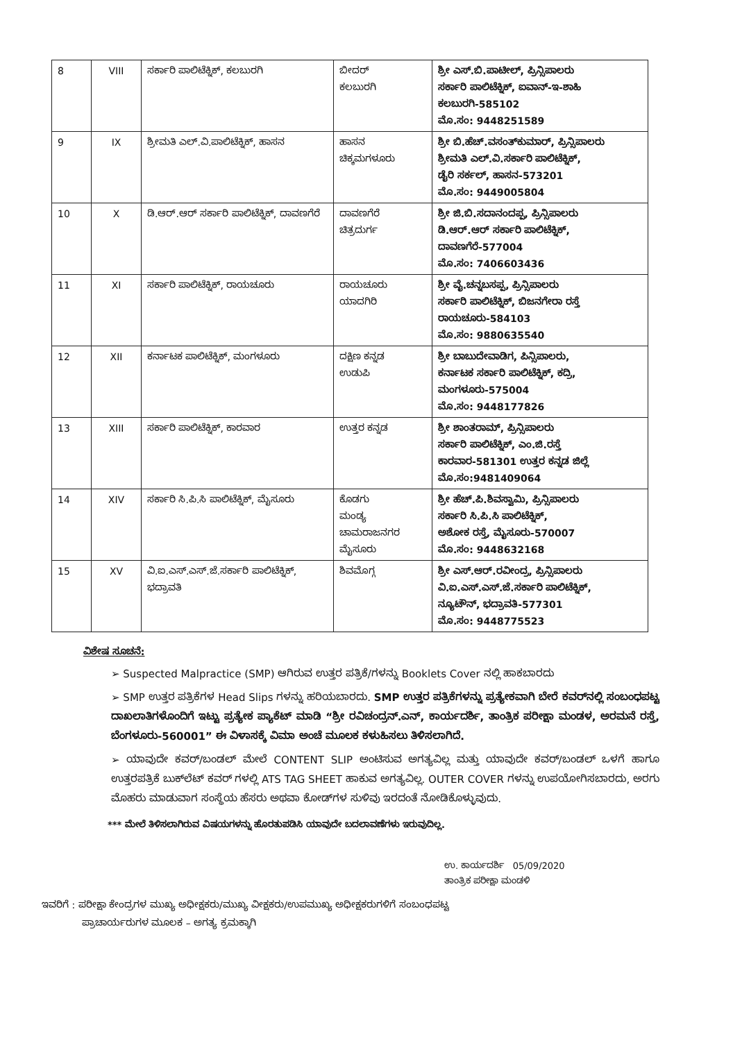| 8 | VIII | ಸರ್ಕಾರಿ ಪಾಲಿಟೆಕ್ನಿಕ್, ಕಲಬುರಗಿ | ಬೀದರ್ ಕಲಬುರಗಿ | ಶ್ರೀ ಎಸ್.ಬಿ.ಪಾಟೀಲ್, ಪ್ರಿನ್ಸಿಪಾಲರು ಸರ್ಕಾರಿ ಪಾಲಿಟೆಕ್ನಿಕ್, ಐವಾನ್-ಇ-ಶಾಹಿ ಕಲಬುರಗಿ-585102 ಮೊ.ಸಂ: 9448251589 |
| 9 | IX | ಶ್ರೀಮತಿ ಎಲ್.ವಿ.ಪಾಲಿಟೆಕ್ನಿಕ್, ಹಾಸನ | ಹಾಸನ ಚಿಕ್ಕಮಗಳೂರು | ಶ್ರೀ ಬಿ.ಹೆಚ್.ವಸಂತ್‌ಕುಮಾರ್, ಪ್ರಿನ್ಸಿಪಾಲರು ಶ್ರೀಮತಿ ಎಲ್.ವಿ.ಸರ್ಕಾರಿ ಪಾಲಿಟೆಕ್ನಿಕ್, ಡೈರಿ ಸರ್ಕಲ್, ಹಾಸನ-573201 ಮೊ.ಸಂ: 9449005804 |
| 10 | X | ಡಿ.ಆರ್.ಆರ್ ಸರ್ಕಾರಿ ಪಾಲಿಟೆಕ್ನಿಕ್, ದಾವಣಗೆರೆ | ದಾವಣಗೆರೆ ಚಿತ್ರದುರ್ಗ | ಶ್ರೀ ಜಿ.ಬಿ.ಸದಾನಂದಪ್ಪ, ಪ್ರಿನ್ಸಿಪಾಲರು ಡಿ.ಆರ್.ಆರ್ ಸರ್ಕಾರಿ ಪಾಲಿಟೆಕ್ನಿಕ್, ದಾವಣಗೆರೆ-577004 ಮೊ.ಸಂ: 7406603436 |
| 11 | XI | ಸರ್ಕಾರಿ ಪಾಲಿಟೆಕ್ನಿಕ್, ರಾಯಚೂರು | ರಾಯಚೂರು ಯಾದಗಿರಿ | ಶ್ರೀ ವೈ.ಚನ್ನಬಸಪ್ಪ, ಪ್ರಿನ್ಸಿಪಾಲರು ಸರ್ಕಾರಿ ಪಾಲಿಟೆಕ್ನಿಕ್, ಬಿಜನಗೇರಾ ರಸ್ತೆ ರಾಯಚೂರು-584103 ಮೊ.ಸಂ: 9880635540 |
| 12 | XII | ಕರ್ನಾಟಕ ಪಾಲಿಟೆಕ್ನಿಕ್, ಮಂಗಳೂರು | ದಕ್ಷಿಣ ಕನ್ನಡ ಉಡುಪಿ | ಶ್ರೀ ಬಾಬುದೇವಾಡಿಗ, ಪಿನ್ಸಿಪಾಲರು, ಕರ್ನಾಟಕ ಸರ್ಕಾರಿ ಪಾಲಿಟೆಕ್ನಿಕ್, ಕದ್ರಿ, ಮಂಗಳೂರು-575004 ಮೊ.ಸಂ: 9448177826 |
| 13 | XIII | ಸರ್ಕಾರಿ ಪಾಲಿಟೆಕ್ನಿಕ್, ಕಾರವಾರ | ಉತ್ತರ ಕನ್ನಡ | ಶ್ರೀ ಶಾಂತರಾಮ್, ಪ್ರಿನ್ಸಿಪಾಲರು ಸರ್ಕಾರಿ ಪಾಲಿಟೆಕ್ನಿಕ್, ಎಂ.ಜಿ.ರಸ್ತೆ ಕಾರವಾರ-581301 ಉತ್ತರ ಕನ್ನಡ ಜಿಲ್ಲೆ ಮೊ.ಸಂ:9481409064 |
| 14 | XIV | ಸರ್ಕಾರಿ ಸಿ.ಪಿ.ಸಿ ಪಾಲಿಟೆಕ್ನಿಕ್, ಮೈಸೂರು | ಕೊಡಗು ಮಂಡ್ಯ ಚಾಮರಾಜನಗರ ಮೈಸೂರು | ಶ್ರೀ ಹೆಚ್.ಪಿ.ಶಿವಸ್ವಾಮಿ, ಪ್ರಿನ್ಸಿಪಾಲರು ಸರ್ಕಾರಿ ಸಿ.ಪಿ.ಸಿ ಪಾಲಿಟೆಕ್ನಿಕ್, ಅಶೋಕ ರಸ್ತೆ, ಮೈಸೂರು-570007 ಮೊ.ಸಂ: 9448632168 |
| 15 | XV | ವಿ.ಐ.ಎಸ್.ಎಸ್.ಜೆ.ಸರ್ಕಾರಿ ಪಾಲಿಟೆಕ್ನಿಕ್, ಭದ್ರಾವತಿ | ಶಿವಮೊಗ್ಗ | ಶ್ರೀ ಎಸ್.ಆರ್.ರವೀಂದ್ರ, ಪ್ರಿನ್ಸಿಪಾಲರು ವಿ.ಐ.ಎಸ್.ಎಸ್.ಜೆ.ಸರ್ಕಾರಿ ಪಾಲಿಟೆಕ್ನಿಕ್, ನ್ಯೂಟೌನ್, ಭದ್ರಾವತಿ-577301 ಮೊ.ಸಂ: 9448775523 |
ವಿಶೇಷ ಸೂಚನೆ:
➢ Suspected Malpractice (SMP) ಆಗಿರುವ ಉತ್ತರ ಪತ್ರಿಕೆ/ಗಳನ್ನು Booklets Cover ನಲ್ಲಿ ಹಾಕಬಾರದು
➢ SMP ಉತ್ತರ ಪತ್ರಿಕೆಗಳ Head Slips ಗಳನ್ನು ಹರಿಯಬಾರದು. SMP ಉತ್ತರ ಪತ್ರಿಕೆಗಳನ್ನು ಪ್ರತ್ಯೇಕವಾಗಿ ಬೇರೆ ಕವರ್‌ನಲ್ಲಿ ಸಂಬಂಧಪಟ್ಟ ದಾಖಲಾತಿಗಳೊಂದಿಗೆ ಇಟ್ಟು ಪ್ರತ್ಯೇಕ ಪ್ಯಾಕೆಟ್ ಮಾಡಿ “ಶ್ರೀ ರವಿಚಂದ್ರನ್.ಎನ್, ಕಾರ್ಯದರ್ಶಿ, ತಾಂತ್ರಿಕ ಪರೀಕ್ಷಾ ಮಂಡಳ, ಅರಮನೆ ರಸ್ತೆ, ಬೆಂಗಳೂರು-560001” ಈ ವಿಳಾಸಕ್ಕೆ ವಿಮಾ ಅಂಚೆ ಮೂಲಕ ಕಳುಹಿಸಲು ತಿಳಿಸಲಾಗಿದೆ.
➢ ಯಾವುದೇ ಕವರ್/ಬಂಡಲ್ ಮೇಲೆ CONTENT SLIP ಅಂಟಿಸುವ ಅಗತ್ಯವಿಲ್ಲ ಮತ್ತು ಯಾವುದೇ ಕವರ್/ಬಂಡಲ್ ಒಳಗೆ ಹಾಗೂ ಉತ್ತರಪತ್ರಿಕೆ ಬುಕ್‌ಲೆಟ್ ಕವರ್ ಗಳಲ್ಲಿ ATS TAG SHEET ಹಾಕುವ ಅಗತ್ಯವಿಲ್ಲ. OUTER COVER ಗಳನ್ನು ಉಪಯೋಗಿಸಬಾರದು, ಅರಗು ಮೊಹರು ಮಾಡುವಾಗ ಸಂಸ್ಥೆಯ ಹೆಸರು ಅಥವಾ ಕೋಡ್‌ಗಳ ಸುಳಿವು ಇರದಂತೆ ನೋಡಿಕೊಳ್ಳುವುದು.
*** ಮೇಲೆ ತಿಳಿಸಲಾಗಿರುವ ವಿಷಯಗಳನ್ನು ಹೊರತುಪಡಿಸಿ ಯಾವುದೇ ಬದಲಾವಣೆಗಳು ಇರುವುದಿಲ್ಲ.
ಉ. ಕಾರ್ಯದರ್ಶಿ 05/09/2020
ತಾಂತ್ರಿಕ ಪರೀಕ್ಷಾ ಮಂಡಳಿ
ಇವರಿಗೆ : ಪರೀಕ್ಷಾ ಕೇಂದ್ರಗಳ ಮುಖ್ಯ ಅಧೀಕ್ಷಕರು/ಮುಖ್ಯ ವೀಕ್ಷಕರು/ಉಪಮುಖ್ಯ ಅಧೀಕ್ಷಕರುಗಳಿಗೆ ಸಂಬಂಧಪಟ್ಟ
ಪ್ರಾಚಾರ್ಯರುಗಳ ಮೂಲಕ – ಅಗತ್ಯ ಕ್ರಮಕ್ಕಾಗಿ